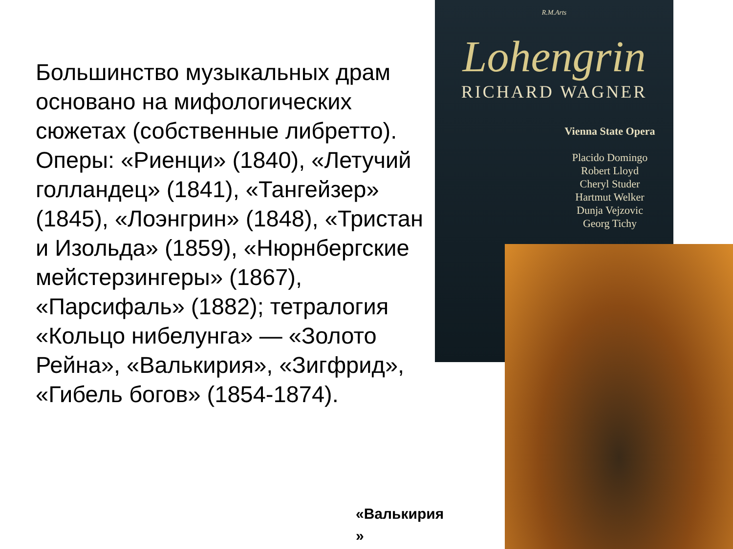Большинство музыкальных драм основано на мифологических сюжетах (собственные либретто). Оперы: «Риенци» (1840), «Летучий голландец» (1841), «Тангейзер» (1845), «Лоэнгрин» (1848), «Тристан и Изольда» (1859), «Нюрнбергские мейстерзингеры» (1867), «Парсифаль» (1882); тетралогия «Кольцо нибелунга» — «Золото Рейна», «Валькирия», «Зигфрид», «Гибель богов» (1854-1874).
R.M.Arts
Lohengrin
RICHARD WAGNER
Vienna State Opera
Placido Domingo
Robert Lloyd
Cheryl Studer
Hartmut Welker
Dunja Vejzovic
Georg Tichy
«Валькирия
»